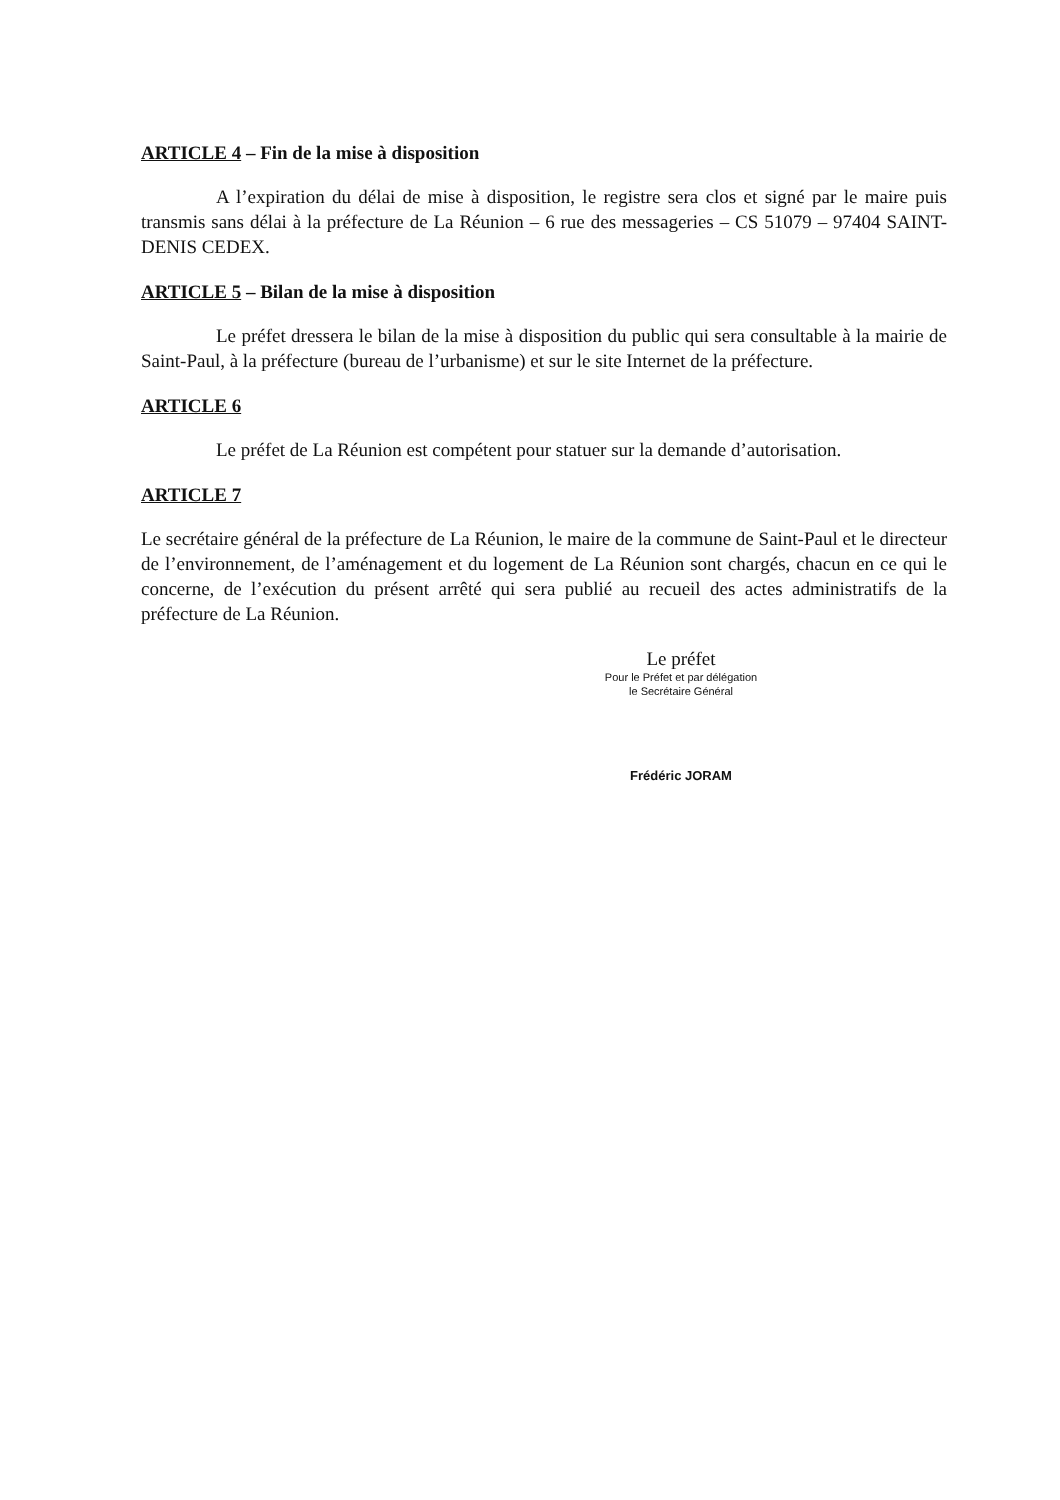ARTICLE 4 – Fin de la mise à disposition
A l’expiration du délai de mise à disposition, le registre sera clos et signé par le maire puis transmis sans délai à la préfecture de La Réunion – 6 rue des messageries – CS 51079 – 97404 SAINT-DENIS CEDEX.
ARTICLE 5 – Bilan de la mise à disposition
Le préfet dressera le bilan de la mise à disposition du public qui sera consultable à la mairie de Saint-Paul, à la préfecture (bureau de l’urbanisme) et sur le site Internet de la préfecture.
ARTICLE 6
Le préfet de La Réunion est compétent pour statuer sur la demande d’autorisation.
ARTICLE 7
Le secrétaire général de la préfecture de La Réunion, le maire de la commune de Saint-Paul et le directeur de l’environnement, de l’aménagement et du logement de La Réunion sont chargés, chacun en ce qui le concerne, de l’exécution du présent arrêté qui sera publié au recueil des actes administratifs de la préfecture de La Réunion.
Le préfet
Pour le Préfet et par délégation
le Secrétaire Général
Frédéric JORAM